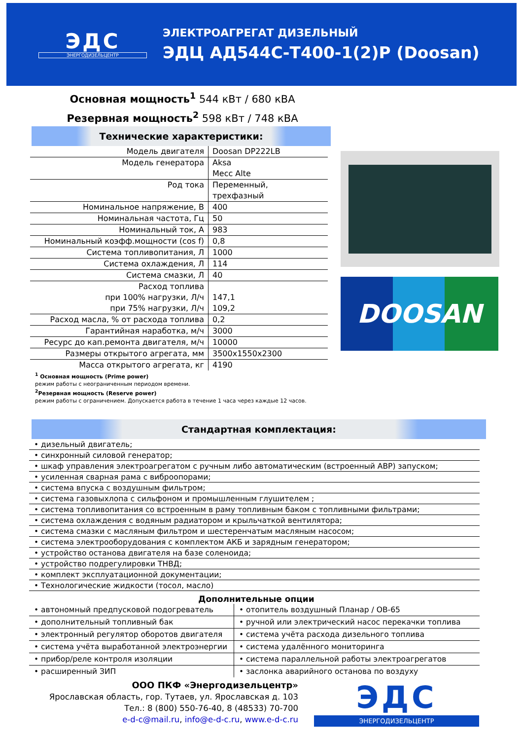ЭДС
ЭНЕРГОДИЗЕЛЬЦЕНТР
ЭЛЕКТРОАГРЕГАТ ДИЗЕЛЬНЫЙ
ЭДЦ АД544С-Т400-1(2)Р (Doosan)
Основная мощность<sup>1</sup> 544 кВт / 680 кВА
Резервная мощность<sup>2</sup> 598 кВт / 748 кВА
Технические характеристики:
| Модель двигателя | Doosan DP222LB |
| Модель генератора | Aksa Mecc Alte |
| Род тока | Переменный, трехфазный |
| Номинальное напряжение, В | 400 |
| Номинальная частота, Гц | 50 |
| Номинальный ток, А | 983 |
| Номинальный коэфф.мощности (cos f) | 0,8 |
| Система топливопитания, Л | 1000 |
| Система охлаждения, Л | 114 |
| Система смазки, Л | 40 |
| Расход топлива при 100% нагрузки, Л/ч при 75% нагрузки, Л/ч | 147,1 109,2 |
| Расход масла, % от расхода топлива | 0,2 |
| Гарантийная наработка, м/ч | 3000 |
| Ресурс до кап.ремонта двигателя, м/ч | 10000 |
| Размеры открытого агрегата, мм | 3500x1550x2300 |
| Масса открытого агрегата, кг | 4190 |
<sup>1</sup> Основная мощность (Prime power)
режим работы с неограниченным периодом времени.
<sup>2</sup> Резервная мощность (Reserve power)
режим работы с ограничением. Допускается работа в течение 1 часа через каждые 12 часов.
DOOSAN
Стандартная комплектация:
• дизельный двигатель;
• синхронный силовой генератор;
• шкаф управления электроагрегатом с ручным либо автоматическим (встроенный АВР) запуском;
• усиленная сварная рама с виброопорами;
• система впуска с воздушным фильтром;
• система газовыхлопа с сильфоном и промышленным глушителем ;
• система топливопитания со встроенным в раму топливным баком с топливными фильтрами;
• система охлаждения с водяным радиатором и крыльчаткой вентилятора;
• система смазки с масляным фильтром и шестеренчатым масляным насосом;
• система электрооборудования с комплектом АКБ и зарядным генератором;
• устройство останова двигателя на базе соленоида;
• устройство подрегулировки ТНВД;
• комплект эксплуатационной документации;
• Технологические жидкости (тосол, масло)
Дополнительные опции
| • автономный предпусковой подогреватель | • отопитель воздушный Планар / ОВ-65 |
| • дополнительный топливный бак | • ручной или электрический насос перекачки топлива |
| • электронный регулятор оборотов двигателя | • система учёта расхода дизельного топлива |
| • система учёта выработанной электроэнергии | • система удалённого мониторинга |
| • прибор/реле контроля изоляции | • система параллельной работы электроагрегатов |
| • расширенный ЗИП | • заслонка аварийного останова по воздуху |
ООО ПКФ «Энергодизельцентр»
Ярославская область, гор. Тутаев, ул. Ярославская д. 103
Тел.: 8 (800) 550-76-40, 8 (48533) 70-700
e-d-c@mail.ru, info@e-d-c.ru, www.e-d-c.ru
ЭДС
ЭНЕРГОДИЗЕЛЬЦЕНТР